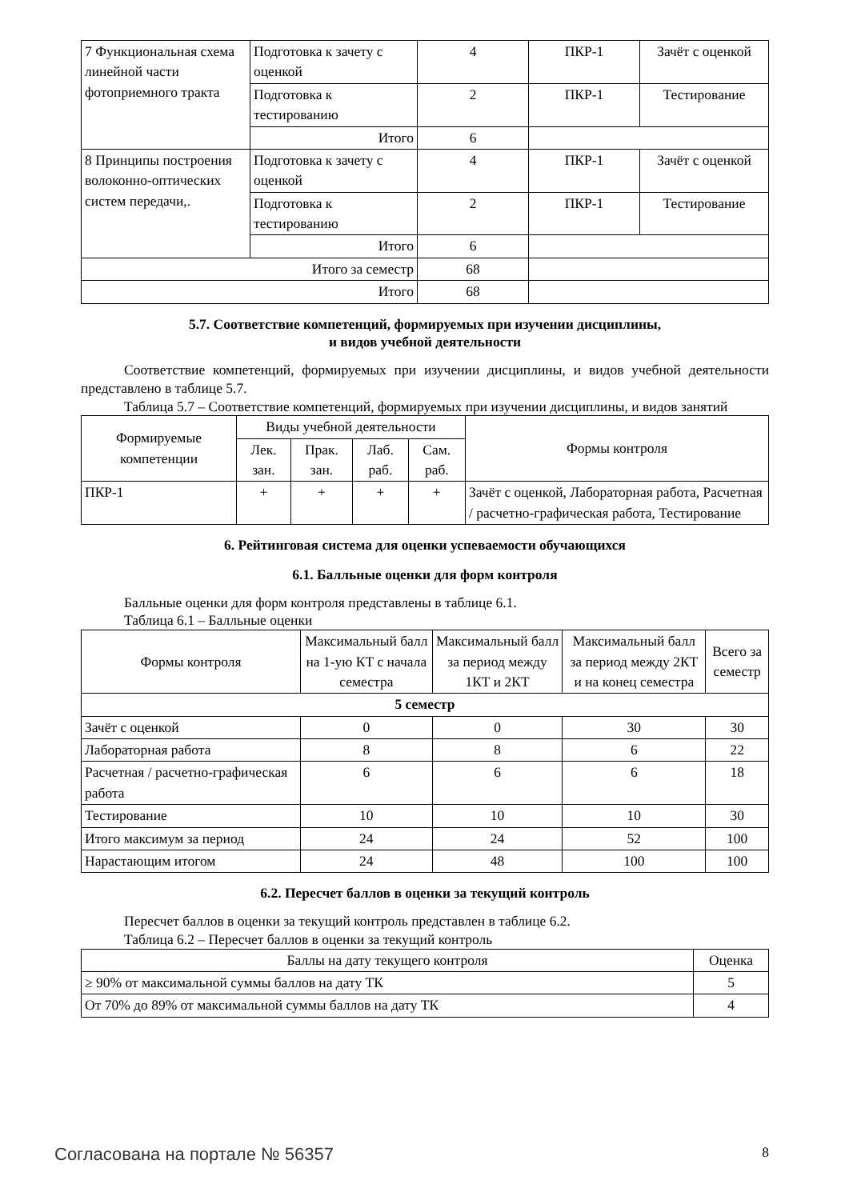| 7 Функциональная схема линейной части фотоприемного тракта | Подготовка к зачету с оценкой | 4 | ПКР-1 | Зачёт с оценкой |
| | Подготовка к тестированию | 2 | ПКР-1 | Тестирование |
| | Итого | 6 | | |
| 8 Принципы построения волоконно-оптических систем передачи,. | Подготовка к зачету с оценкой | 4 | ПКР-1 | Зачёт с оценкой |
| | Подготовка к тестированию | 2 | ПКР-1 | Тестирование |
| | Итого | 6 | | |
| Итого за семестр | | 68 | | |
| Итого | | 68 | | |
5.7. Соответствие компетенций, формируемых при изучении дисциплины,
и видов учебной деятельности
Соответствие компетенций, формируемых при изучении дисциплины, и видов учебной деятельности представлено в таблице 5.7.
Таблица 5.7 – Соответствие компетенций, формируемых при изучении дисциплины, и видов занятий
| Формируемые компетенции | Виды учебной деятельности | | | | Формы контроля |
| --- | --- | --- | --- | --- | --- |
| | Лек. зан. | Прак. зан. | Лаб. раб. | Сам. раб. | |
| ПКР-1 | + | + | + | + | Зачёт с оценкой, Лабораторная работа, Расчетная / расчетно-графическая работа, Тестирование |
6. Рейтинговая система для оценки успеваемости обучающихся
6.1. Балльные оценки для форм контроля
Балльные оценки для форм контроля представлены в таблице 6.1.
Таблица 6.1 – Балльные оценки
| Формы контроля | Максимальный балл на 1-ую КТ с начала семестра | Максимальный балл за период между 1КТ и 2КТ | Максимальный балл за период между 2КТ и на конец семестра | Всего за семестр |
| --- | --- | --- | --- | --- |
| 5 семестр | | | | |
| Зачёт с оценкой | 0 | 0 | 30 | 30 |
| Лабораторная работа | 8 | 8 | 6 | 22 |
| Расчетная / расчетно-графическая работа | 6 | 6 | 6 | 18 |
| Тестирование | 10 | 10 | 10 | 30 |
| Итого максимум за период | 24 | 24 | 52 | 100 |
| Нарастающим итогом | 24 | 48 | 100 | 100 |
6.2. Пересчет баллов в оценки за текущий контроль
Пересчет баллов в оценки за текущий контроль представлен в таблице 6.2.
Таблица 6.2 – Пересчет баллов в оценки за текущий контроль
| Баллы на дату текущего контроля | Оценка |
| --- | --- |
| ≥ 90% от максимальной суммы баллов на дату ТК | 5 |
| От 70% до 89% от максимальной суммы баллов на дату ТК | 4 |
Согласована на портале № 56357 8